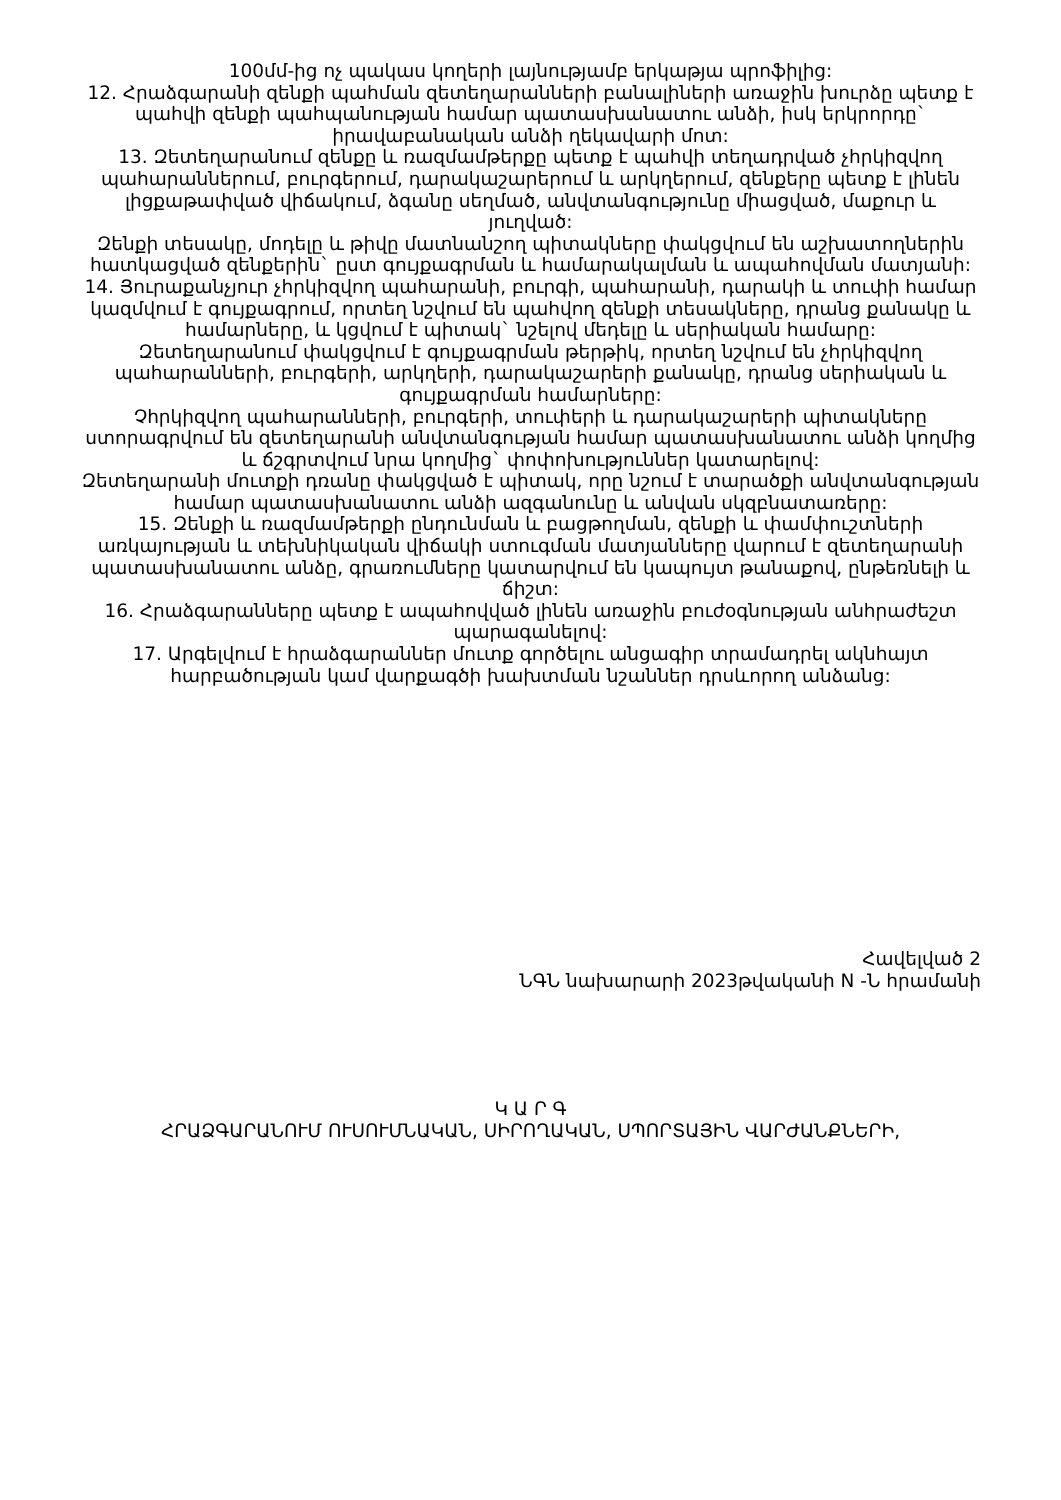100մմ-ից ոչ պակաս կողերի լայնությամբ երկաթյա պրոֆիլից:
12. Հրաձգարանի զենքի պահման զետեղարանների բանալիների առաջին խուրձը պետք է պահվի զենքի պահպանության համար պատասխանատու անձի, իսկ երկրորդը` իրավաբանական անձի ղեկավարի մոտ:
13. Զետեղարանում զենքը և ռազմամթերքը պետք է պահվի տեղադրված չհրկիզվող պահարաններում, բուրգերում, դարակաշարերում և արկղերում, զենքերը պետք է լինեն լիցքաթափված վիճակում, ձգանը սեղմած, անվտանգությունը միացված, մաքուր և յուղված:
Զենքի տեսակը, մոդելը և թիվը մատնանշող պիտակները փակցվում են աշխատողներին հատկացված զենքերին` ըստ գույքագրման և համարակալման և ապահովման մատյանի:
14. Յուրաքանչյուր չհրկիզվող պահարանի, բուրգի, պահարանի, դարակի և տուփի համար կազմվում է գույքագրում, որտեղ նշվում են պահվող զենքի տեսակները, դրանց քանակը և համարները, և կցվում է պիտակ` նշելով մեդելը և սերիական համարը:
Զետեղարանում փակցվում է գույքագրման թերթիկ, որտեղ նշվում են չհրկիզվող պահարանների, բուրգերի, արկղերի, դարակաշարերի քանակը, դրանց սերիական և գույքագրման համարները:
Չհրկիզվող պահարանների, բուրգերի, տուփերի և դարակաշարերի պիտակները ստորագրվում են զետեղարանի անվտանգության համար պատասխանատու անձի կողմից և ճշգրտվում նրա կողմից` փոփոխություններ կատարելով:
Զետեղարանի մուտքի դռանը փակցված է պիտակ, որը նշում է տարածքի անվտանգության համար պատասխանատու անձի ազգանունը և անվան սկզբնատառերը:
15. Զենքի և ռազմամթերքի ընդունման և բացթողման, զենքի և փամփուշտների առկայության և տեխնիկական վիճակի ստուգման մատյանները վարում է զետեղարանի պատասխանատու անձը, գրառումները կատարվում են կապույտ թանաքով, ընթեռնելի և ճիշտ:
16. Հրաձգարանները պետք է ապահովված լինեն առաջին բուժօգնության անհրաժեշտ պարագանելով:
17. Արգելվում է հրաձգարաններ մուտք գործելու անցագիր տրամադրել ակնհայտ հարբածության կամ վարքագծի խախտման նշաններ դրսևորող անձանց:
Հավելված 2
ՆԳՆ նախարարի 2023թվականի N -Ն հրամանի
Կ Ա Ր Գ
ՀՐԱՁԳԱՐԱՆՈՒՄ ՈՒՍՈՒՄՆԱԿԱՆ, ՍԻՐՈՂԱԿԱՆ, ՍՊՈՐՏԱՅԻՆ ՎԱՐԺԱՆՔՆԵՐԻ,